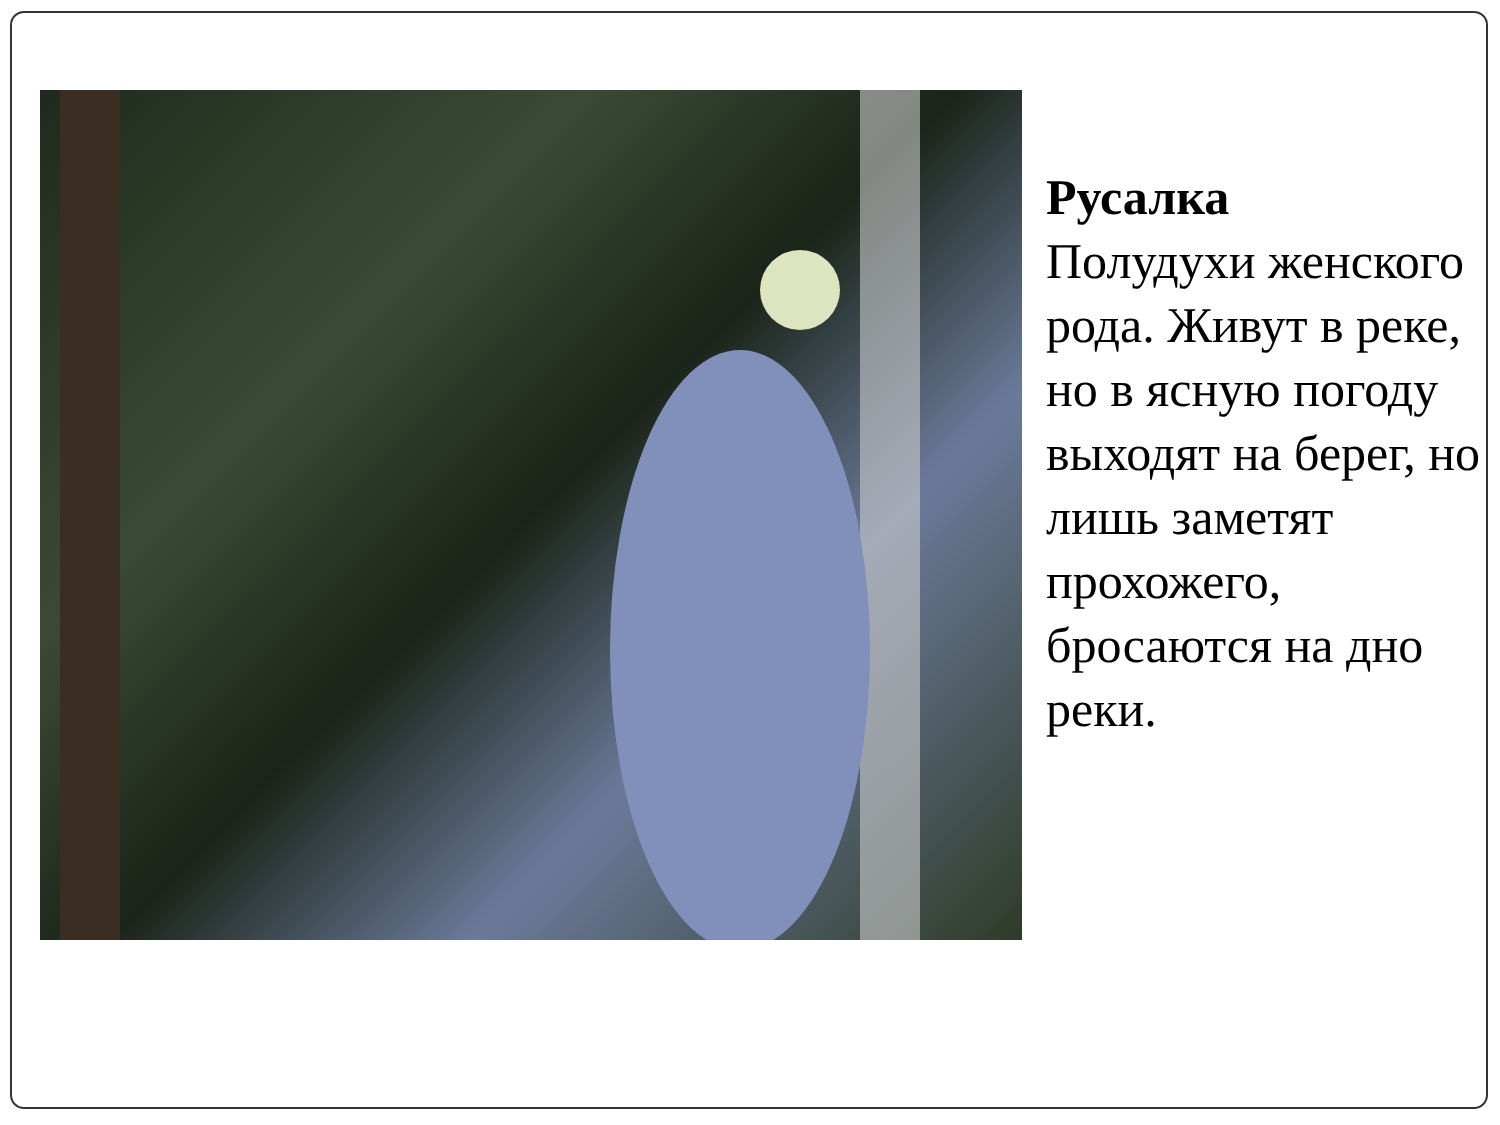Русалка
Полудухи женского рода. Живут в реке, но в ясную погоду выходят на берег, но лишь заметят прохожего, бросаются на дно реки.